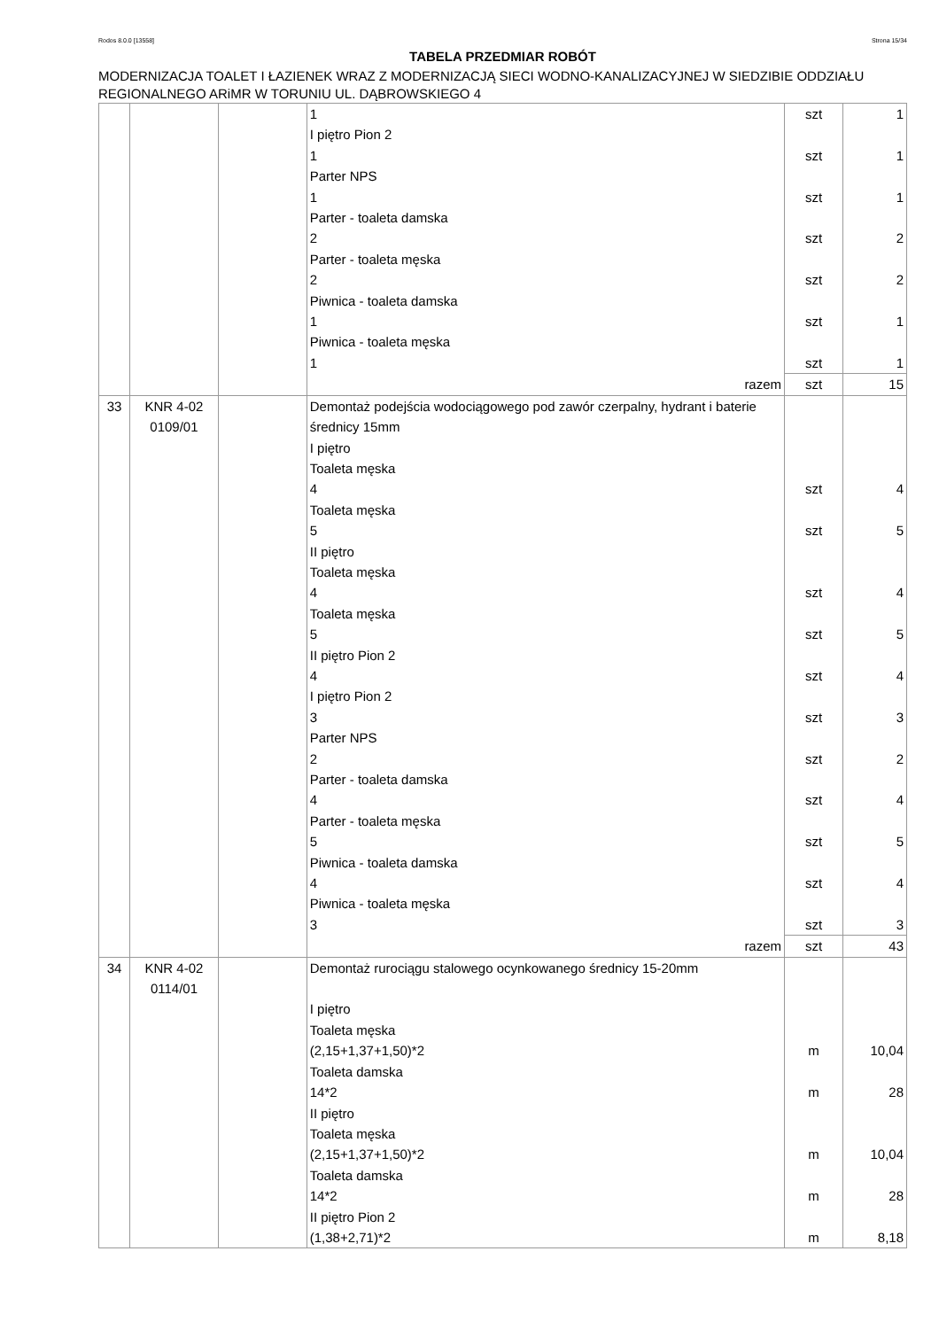Rodos 8.0.0 [13558] Strona 15/34
TABELA PRZEDMIAR ROBÓT
MODERNIZACJA TOALET I ŁAZIENEK WRAZ Z MODERNIZACJĄ SIECI WODNO-KANALIZACYJNEJ W SIEDZIBIE ODDZIAŁU REGIONALNEGO ARiMR W TORUNIU UL. DĄBROWSKIEGO 4
| | | | 1 I piętro Pion 2 1 Parter NPS 1 Parter - toaleta damska 2 Parter - toaleta męska 2 Piwnica - toaleta damska 1 Piwnica - toaleta męska 1 | szt szt szt szt szt szt szt | 1 1 1 2 2 1 1 |
| | | | razem | szt | 15 |
| 33 | KNR 4-02 0109/01 | | Demontaż podejścia wodociągowego pod zawór czerpalny, hydrant i baterie średnicy 15mm I piętro Toaleta męska 4 Toaleta męska 5 II piętro Toaleta męska 4 Toaleta męska 5 II piętro Pion 2 4 I piętro Pion 2 3 Parter NPS 2 Parter - toaleta damska 4 Parter - toaleta męska 5 Piwnica - toaleta damska 4 Piwnica - toaleta męska 3 | szt szt szt szt szt szt szt szt szt szt szt | 4 5 4 5 4 3 2 4 5 4 3 |
| | | | razem | szt | 43 |
| 34 | KNR 4-02 0114/01 | | Demontaż rurociągu stalowego ocynkowanego średnicy 15-20mm I piętro Toaleta męska (2,15+1,37+1,50)*2 Toaleta damska 14*2 II piętro Toaleta męska (2,15+1,37+1,50)*2 Toaleta damska 14*2 II piętro Pion 2 (1,38+2,71)*2 | m m m m m | 10,04 28 10,04 28 8,18 |